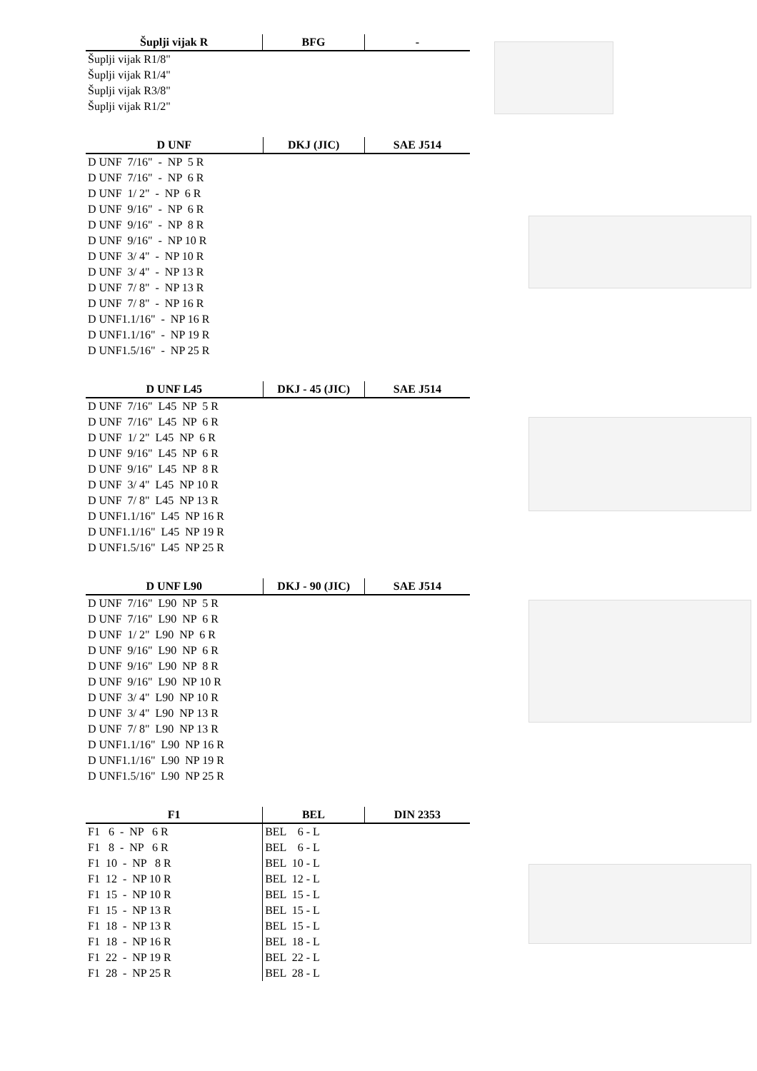| Šuplji vijak R | BFG | - |
| --- | --- | --- |
| Šuplji vijak R1/8" | | |
| Šuplji vijak R1/4" | | |
| Šuplji vijak R3/8" | | |
| Šuplji vijak R1/2" | | |
| D UNF | DKJ (JIC) | SAE J514 |
| --- | --- | --- |
| D UNF 7/16" - NP 5 R | | |
| D UNF 7/16" - NP 6 R | | |
| D UNF 1/ 2" - NP 6 R | | |
| D UNF 9/16" - NP 6 R | | |
| D UNF 9/16" - NP 8 R | | |
| D UNF 9/16" - NP 10 R | | |
| D UNF 3/ 4" - NP 10 R | | |
| D UNF 3/ 4" - NP 13 R | | |
| D UNF 7/ 8" - NP 13 R | | |
| D UNF 7/ 8" - NP 16 R | | |
| D UNF1.1/16" - NP 16 R | | |
| D UNF1.1/16" - NP 19 R | | |
| D UNF1.5/16" - NP 25 R | | |
| D UNF L45 | DKJ - 45 (JIC) | SAE J514 |
| --- | --- | --- |
| D UNF 7/16" L45 NP 5 R | | |
| D UNF 7/16" L45 NP 6 R | | |
| D UNF 1/ 2" L45 NP 6 R | | |
| D UNF 9/16" L45 NP 6 R | | |
| D UNF 9/16" L45 NP 8 R | | |
| D UNF 3/ 4" L45 NP 10 R | | |
| D UNF 7/ 8" L45 NP 13 R | | |
| D UNF1.1/16" L45 NP 16 R | | |
| D UNF1.1/16" L45 NP 19 R | | |
| D UNF1.5/16" L45 NP 25 R | | |
| D UNF L90 | DKJ - 90 (JIC) | SAE J514 |
| --- | --- | --- |
| D UNF 7/16" L90 NP 5 R | | |
| D UNF 7/16" L90 NP 6 R | | |
| D UNF 1/ 2" L90 NP 6 R | | |
| D UNF 9/16" L90 NP 6 R | | |
| D UNF 9/16" L90 NP 8 R | | |
| D UNF 9/16" L90 NP 10 R | | |
| D UNF 3/ 4" L90 NP 10 R | | |
| D UNF 3/ 4" L90 NP 13 R | | |
| D UNF 7/ 8" L90 NP 13 R | | |
| D UNF1.1/16" L90 NP 16 R | | |
| D UNF1.1/16" L90 NP 19 R | | |
| D UNF1.5/16" L90 NP 25 R | | |
| F1 | BEL | DIN 2353 |
| --- | --- | --- |
| F1 6 - NP 6 R | BEL 6 - L | |
| F1 8 - NP 6 R | BEL 6 - L | |
| F1 10 - NP 8 R | BEL 10 - L | |
| F1 12 - NP 10 R | BEL 12 - L | |
| F1 15 - NP 10 R | BEL 15 - L | |
| F1 15 - NP 13 R | BEL 15 - L | |
| F1 18 - NP 13 R | BEL 15 - L | |
| F1 18 - NP 16 R | BEL 18 - L | |
| F1 22 - NP 19 R | BEL 22 - L | |
| F1 28 - NP 25 R | BEL 28 - L | |